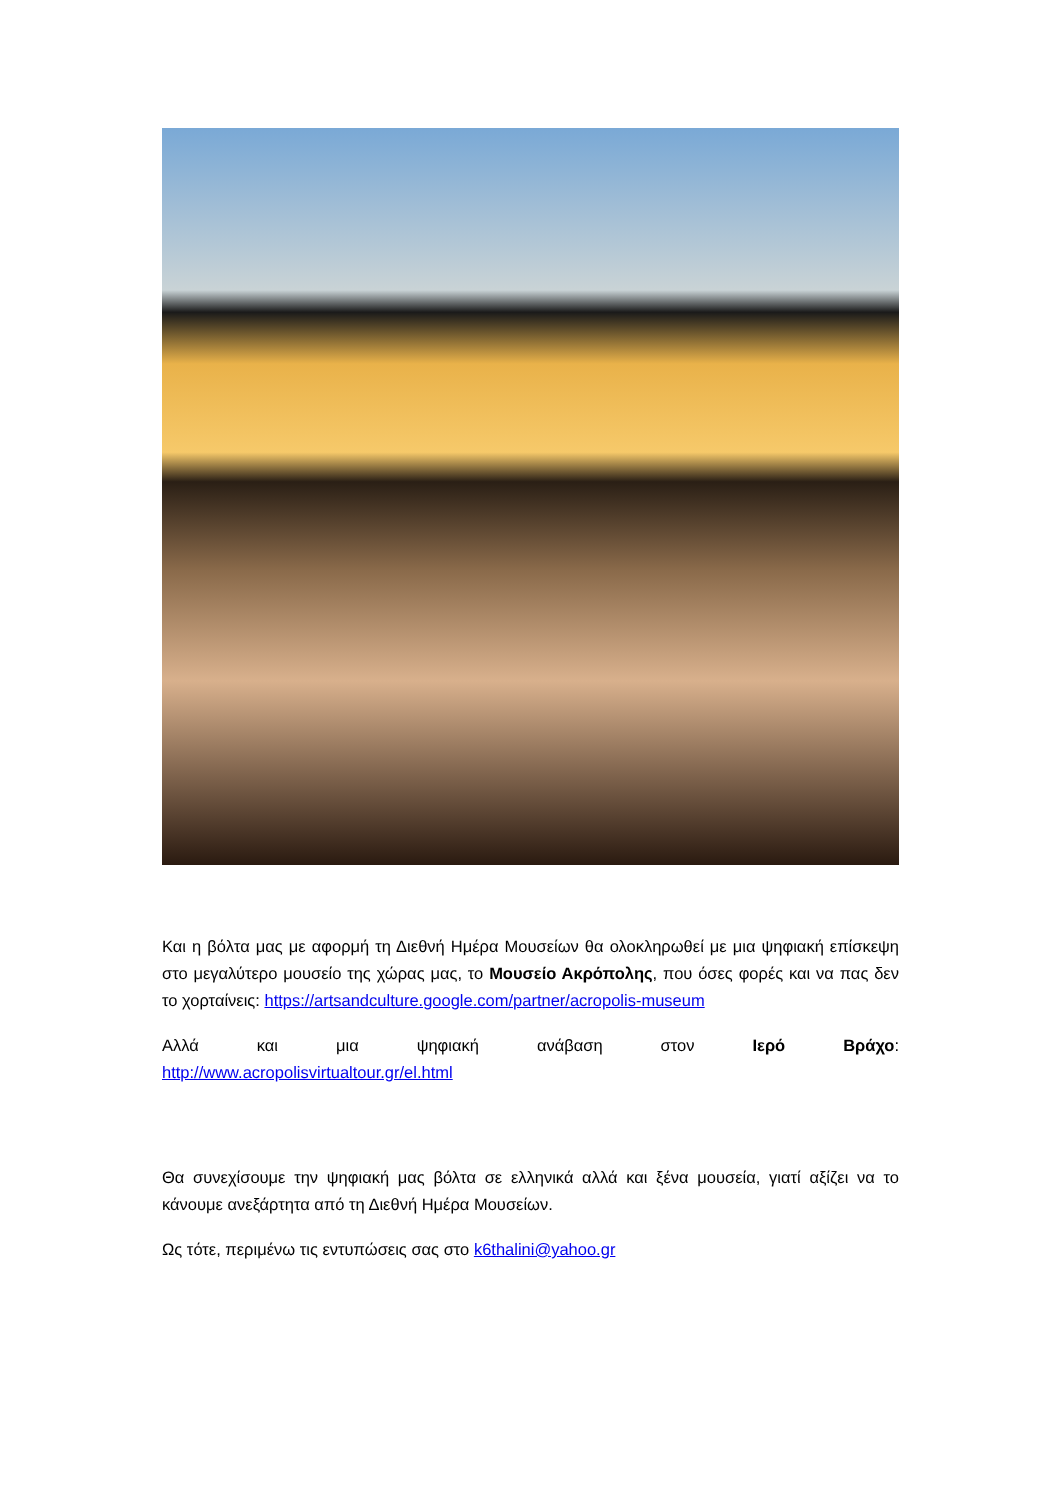Και η βόλτα μας με αφορμή τη Διεθνή Ημέρα Μουσείων θα ολοκληρωθεί με μια ψηφιακή επίσκεψη στο μεγαλύτερο μουσείο της χώρας μας, το Μουσείο Ακρόπολης, που όσες φορές και να πας δεν το χορταίνεις: https://artsandculture.google.com/partner/acropolis-museum
Αλλά και μια ψηφιακή ανάβαση στον Ιερό Βράχο:
http://www.acropolisvirtualtour.gr/el.html
Θα συνεχίσουμε την ψηφιακή μας βόλτα σε ελληνικά αλλά και ξένα μουσεία, γιατί αξίζει να το κάνουμε ανεξάρτητα από τη Διεθνή Ημέρα Μουσείων.
Ως τότε, περιμένω τις εντυπώσεις σας στο k6thalini@yahoo.gr